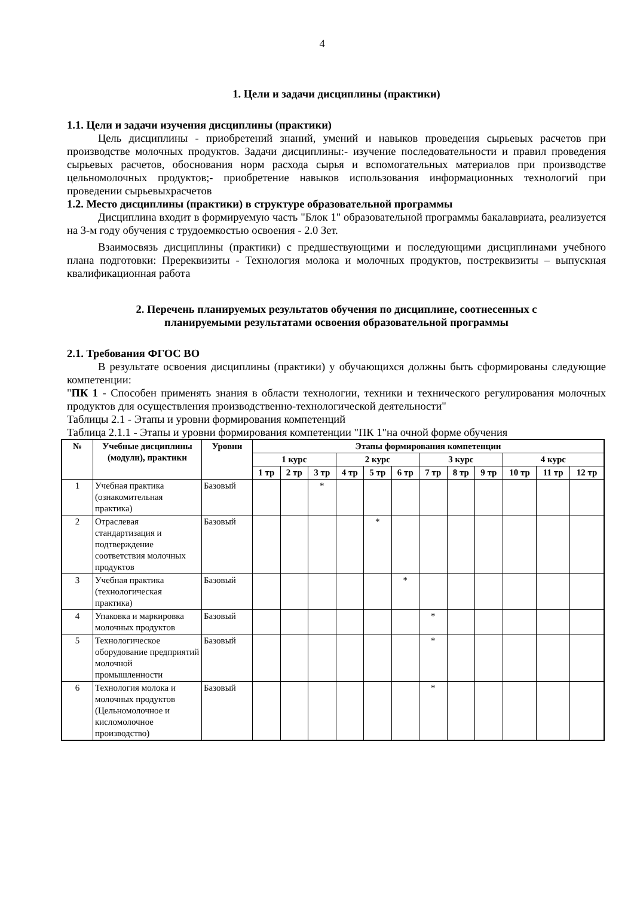4
1. Цели и задачи дисциплины (практики)
1.1. Цели и задачи изучения дисциплины (практики)
Цель дисциплины - приобретений знаний, умений и навыков проведения сырьевых расчетов при производстве молочных продуктов. Задачи дисциплины:- изучение последовательности и правил проведения сырьевых расчетов, обоснования норм расхода сырья и вспомогательных материалов при производстве цельномолочных продуктов;- приобретение навыков использования информационных технологий при проведении сырьевыхрасчетов
1.2. Место дисциплины (практики) в структуре образовательной программы
Дисциплина входит в формируемую часть "Блок 1" образовательной программы бакалавриата, реализуется на 3-м году обучения с трудоемкостью освоения - 2.0 Зет.
Взаимосвязь дисциплины (практики) с предшествующими и последующими дисциплинами учебного плана подготовки: Пререквизиты - Технология молока и молочных продуктов, постреквизиты – выпускная квалификационная работа
2. Перечень планируемых результатов обучения по дисциплине, соотнесенных с
планируемыми результатами освоения образовательной программы
2.1. Требования ФГОС ВО
В результате освоения дисциплины (практики) у обучающихся должны быть сформированы следующие компетенции:
"ПК 1 - Способен применять знания в области технологии, техники и технического регулирования молочных продуктов для осуществления производственно-технологической деятельности"
Таблицы 2.1 - Этапы и уровни формирования компетенций
Таблица 2.1.1 - Этапы и уровни формирования компетенции "ПК 1"на очной форме обучения
| № | Учебные дисциплины (модули), практики | Уровни | Этапы формирования компетенции | | | | | | | | | | | |
| --- | --- | --- | --- | --- | --- | --- | --- | --- | --- | --- | --- | --- | --- | --- |
| | | | 1 курс | | | 2 курс | | | 3 курс | | | 4 курс | | |
| | | | 1 тр | 2 тр | 3 тр | 4 тр | 5 тр | 6 тр | 7 тр | 8 тр | 9 тр | 10 тр | 11 тр | 12 тр |
| 1 | Учебная практика (ознакомительная практика) | Базовый | | | * | | | | | | | | | |
| 2 | Отраслевая стандартизация и подтверждение соответствия молочных продуктов | Базовый | | | | | * | | | | | | | |
| 3 | Учебная практика (технологическая практика) | Базовый | | | | | | * | | | | | | |
| 4 | Упаковка и маркировка молочных продуктов | Базовый | | | | | | | * | | | | | |
| 5 | Технологическое оборудование предприятий молочной промышленности | Базовый | | | | | | | * | | | | | |
| 6 | Технология молока и молочных продуктов (Цельномолочное и кисломолочное производство) | Базовый | | | | | | | * | | | | | |